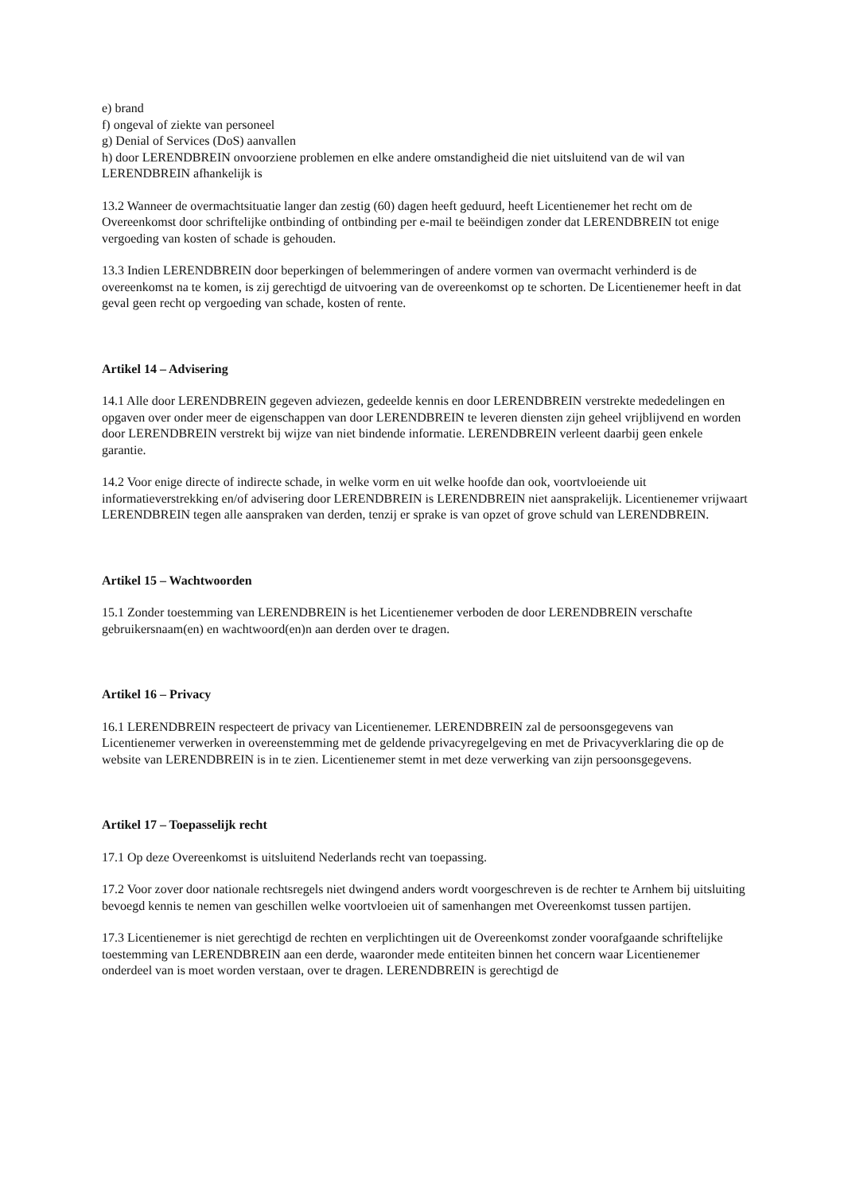e) brand
f) ongeval of ziekte van personeel
g) Denial of Services (DoS) aanvallen
h) door LERENDBREIN onvoorziene problemen en elke andere omstandigheid die niet uitsluitend van de wil van LERENDBREIN afhankelijk is
13.2 Wanneer de overmachtsituatie langer dan zestig (60) dagen heeft geduurd, heeft Licentienemer het recht om de Overeenkomst door schriftelijke ontbinding of ontbinding per e-mail te beëindigen zonder dat LERENDBREIN tot enige vergoeding van kosten of schade is gehouden.
13.3 Indien LERENDBREIN door beperkingen of belemmeringen of andere vormen van overmacht verhinderd is de overeenkomst na te komen, is zij gerechtigd de uitvoering van de overeenkomst op te schorten. De Licentienemer heeft in dat geval geen recht op vergoeding van schade, kosten of rente.
Artikel 14 – Advisering
14.1 Alle door LERENDBREIN gegeven adviezen, gedeelde kennis en door LERENDBREIN verstrekte mededelingen en opgaven over onder meer de eigenschappen van door LERENDBREIN te leveren diensten zijn geheel vrijblijvend en worden door LERENDBREIN verstrekt bij wijze van niet bindende informatie. LERENDBREIN verleent daarbij geen enkele garantie.
14.2 Voor enige directe of indirecte schade, in welke vorm en uit welke hoofde dan ook, voortvloeiende uit informatieverstrekking en/of advisering door LERENDBREIN is LERENDBREIN niet aansprakelijk. Licentienemer vrijwaart LERENDBREIN tegen alle aanspraken van derden, tenzij er sprake is van opzet of grove schuld van LERENDBREIN.
Artikel 15 – Wachtwoorden
15.1 Zonder toestemming van LERENDBREIN is het Licentienemer verboden de door LERENDBREIN verschafte gebruikersnaam(en) en wachtwoord(en)n aan derden over te dragen.
Artikel 16 – Privacy
16.1 LERENDBREIN respecteert de privacy van Licentienemer. LERENDBREIN zal de persoonsgegevens van Licentienemer verwerken in overeenstemming met de geldende privacyregelgeving en met de Privacyverklaring die op de website van LERENDBREIN is in te zien. Licentienemer stemt in met deze verwerking van zijn persoonsgegevens.
Artikel 17 – Toepasselijk recht
17.1 Op deze Overeenkomst is uitsluitend Nederlands recht van toepassing.
17.2 Voor zover door nationale rechtsregels niet dwingend anders wordt voorgeschreven is de rechter te Arnhem bij uitsluiting bevoegd kennis te nemen van geschillen welke voortvloeien uit of samenhangen met Overeenkomst tussen partijen.
17.3 Licentienemer is niet gerechtigd de rechten en verplichtingen uit de Overeenkomst zonder voorafgaande schriftelijke toestemming van LERENDBREIN aan een derde, waaronder mede entiteiten binnen het concern waar Licentienemer onderdeel van is moet worden verstaan, over te dragen. LERENDBREIN is gerechtigd de